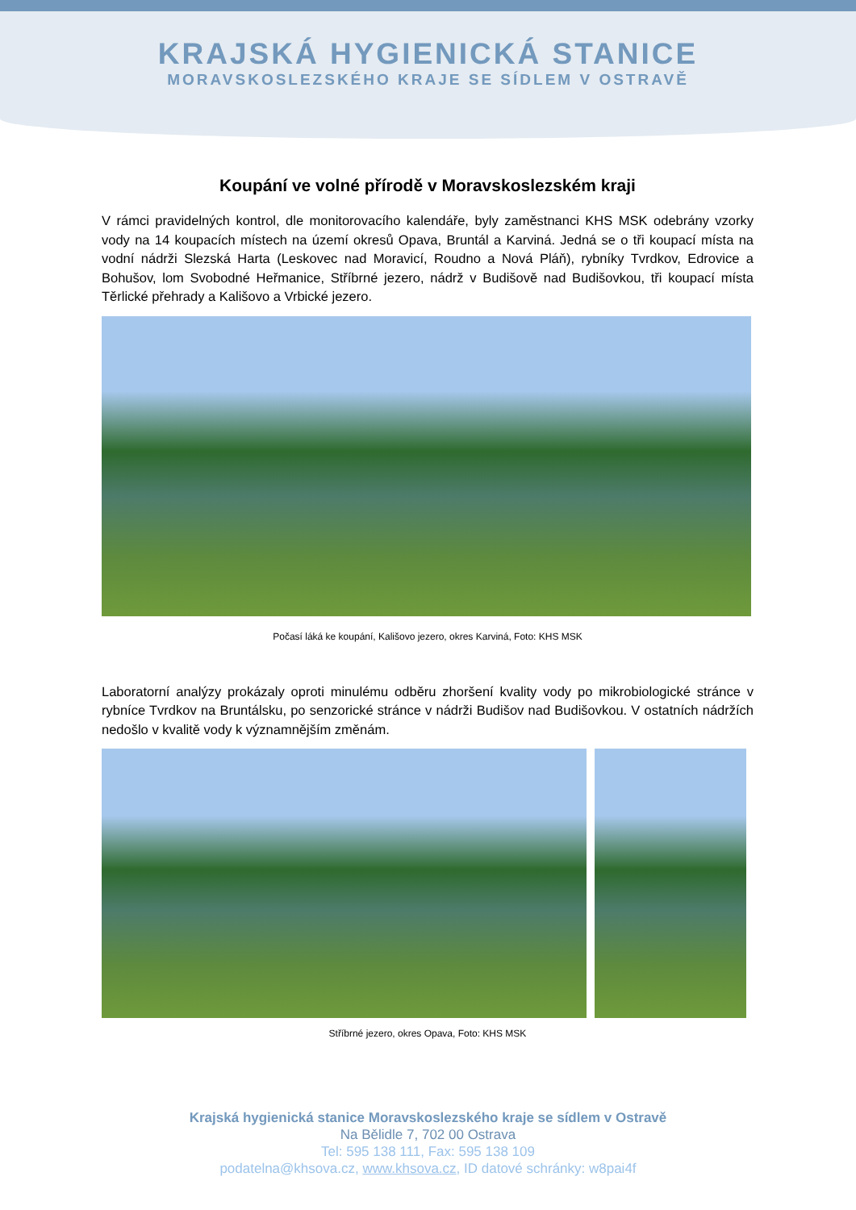KRAJSKÁ HYGIENICKÁ STANICE
MORAVSKOSLEZSKÉHO KRAJE SE SÍDLEM V OSTRAVĚ
Koupání ve volné přírodě v Moravskoslezském kraji
V rámci pravidelných kontrol, dle monitorovacího kalendáře, byly zaměstnanci KHS MSK odebrány vzorky vody na 14 koupacích místech na území okresů Opava, Bruntál a Karviná. Jedná se o tři koupací místa na vodní nádrži Slezská Harta (Leskovec nad Moravicí, Roudno a Nová Pláň), rybníky Tvrdkov, Edrovice a Bohušov, lom Svobodné Heřmanice, Stříbrné jezero, nádrž v Budišově nad Budišovkou, tři koupací místa Těrlické přehrady a Kališovo a Vrbické jezero.
Počasí láká ke koupání, Kališovo jezero, okres Karviná, Foto: KHS MSK
Laboratorní analýzy prokázaly oproti minulému odběru zhoršení kvality vody po mikrobiologické stránce v rybníce Tvrdkov na Bruntálsku, po senzorické stránce v nádrži Budišov nad Budišovkou. V ostatních nádržích nedošlo v kvalitě vody k významnějším změnám.
Stříbrné jezero, okres Opava, Foto: KHS MSK
Krajská hygienická stanice Moravskoslezského kraje se sídlem v Ostravě
Na Bělidle 7, 702 00 Ostrava
Tel: 595 138 111, Fax: 595 138 109
podatelna@khsova.cz, www.khsova.cz, ID datové schránky: w8pai4f